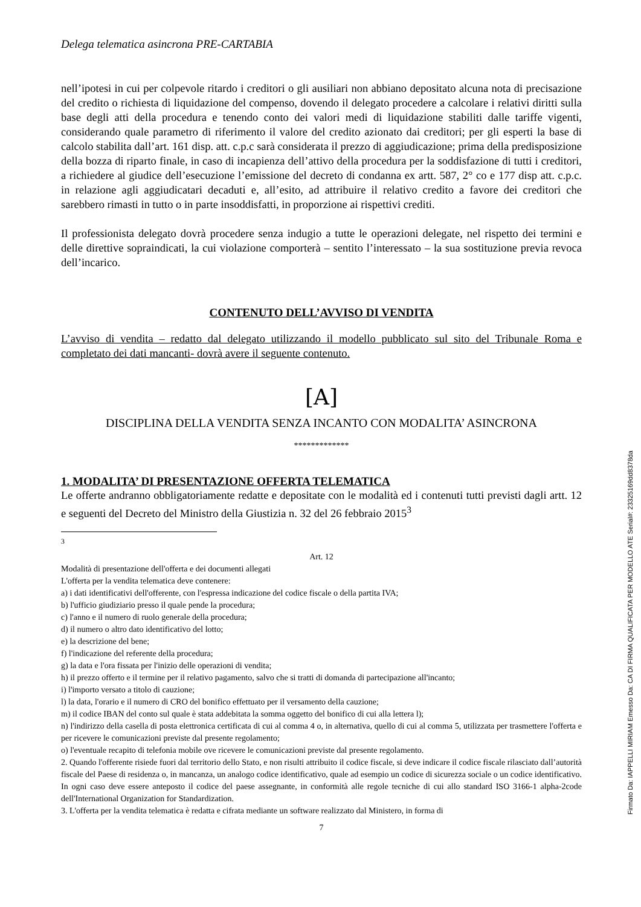Delega telematica asincrona PRE-CARTABIA
nell’ipotesi in cui per colpevole ritardo i creditori o gli ausiliari non abbiano depositato alcuna nota di precisazione del credito o richiesta di liquidazione del compenso, dovendo il delegato procedere a calcolare i relativi diritti sulla base degli atti della procedura e tenendo conto dei valori medi di liquidazione stabiliti dalle tariffe vigenti, considerando quale parametro di riferimento il valore del credito azionato dai creditori; per gli esperti la base di calcolo stabilita dall’art. 161 disp. att. c.p.c sarà considerata il prezzo di aggiudicazione; prima della predisposizione della bozza di riparto finale, in caso di incapienza dell’attivo della procedura per la soddisfazione di tutti i creditori, a richiedere al giudice dell’esecuzione l’emissione del decreto di condanna ex artt. 587, 2° co e 177 disp att. c.p.c. in relazione agli aggiudicatari decaduti e, all’esito, ad attribuire il relativo credito a favore dei creditori che sarebbero rimasti in tutto o in parte insoddisfatti, in proporzione ai rispettivi crediti.
Il professionista delegato dovrà procedere senza indugio a tutte le operazioni delegate, nel rispetto dei termini e delle direttive sopraindicati, la cui violazione comporterà – sentito l’interessato – la sua sostituzione previa revoca dell’incarico.
CONTENUTO DELL’AVVISO DI VENDITA
L’avviso di vendita – redatto dal delegato utilizzando il modello pubblicato sul sito del Tribunale Roma e completato dei dati mancanti- dovrà avere il seguente contenuto.
[A]
DISCIPLINA DELLA VENDITA SENZA INCANTO CON MODALITA’ ASINCRONA
*************
1. MODALITA’ DI PRESENTAZIONE OFFERTA TELEMATICA
Le offerte andranno obbligatoriamente redatte e depositate con le modalità ed i contenuti tutti previsti dagli artt. 12 e seguenti del Decreto del Ministro della Giustizia n. 32 del 26 febbraio 2015<sup>3</sup>
<sup>3</sup>
Art. 12
Modalità di presentazione dell'offerta e dei documenti allegati
L'offerta per la vendita telematica deve contenere:
a) i dati identificativi dell'offerente, con l'espressa indicazione del codice fiscale o della partita IVA;
b) l'ufficio giudiziario presso il quale pende la procedura;
c) l'anno e il numero di ruolo generale della procedura;
d) il numero o altro dato identificativo del lotto;
e) la descrizione del bene;
f) l'indicazione del referente della procedura;
g) la data e l'ora fissata per l'inizio delle operazioni di vendita;
h) il prezzo offerto e il termine per il relativo pagamento, salvo che si tratti di domanda di partecipazione all'incanto;
i) l'importo versato a titolo di cauzione;
l) la data, l'orario e il numero di CRO del bonifico effettuato per il versamento della cauzione;
m) il codice IBAN del conto sul quale è stata addebitata la somma oggetto del bonifico di cui alla lettera l);
n) l'indirizzo della casella di posta elettronica certificata di cui al comma 4 o, in alternativa, quello di cui al comma 5, utilizzata per trasmettere l'offerta e per ricevere le comunicazioni previste dal presente regolamento;
o) l'eventuale recapito di telefonia mobile ove ricevere le comunicazioni previste dal presente regolamento.
2. Quando l'offerente risiede fuori dal territorio dello Stato, e non risulti attribuito il codice fiscale, si deve indicare il codice fiscale rilasciato dall’autorità fiscale del Paese di residenza o, in mancanza, un analogo codice identificativo, quale ad esempio un codice di sicurezza sociale o un codice identificativo. In ogni caso deve essere anteposto il codice del paese assegnante, in conformità alle regole tecniche di cui allo standard ISO 3166-1 alpha-2code dell'International Organization for Standardization.
3. L'offerta per la vendita telematica è redatta e cifrata mediante un software realizzato dal Ministero, in forma di
7
Firmato Da: IAPPELLI MIRIAM Emesso Da: CA DI FIRMA QUALIFICATA PER MODELLO ATE Serial#: 23325169dd8378da